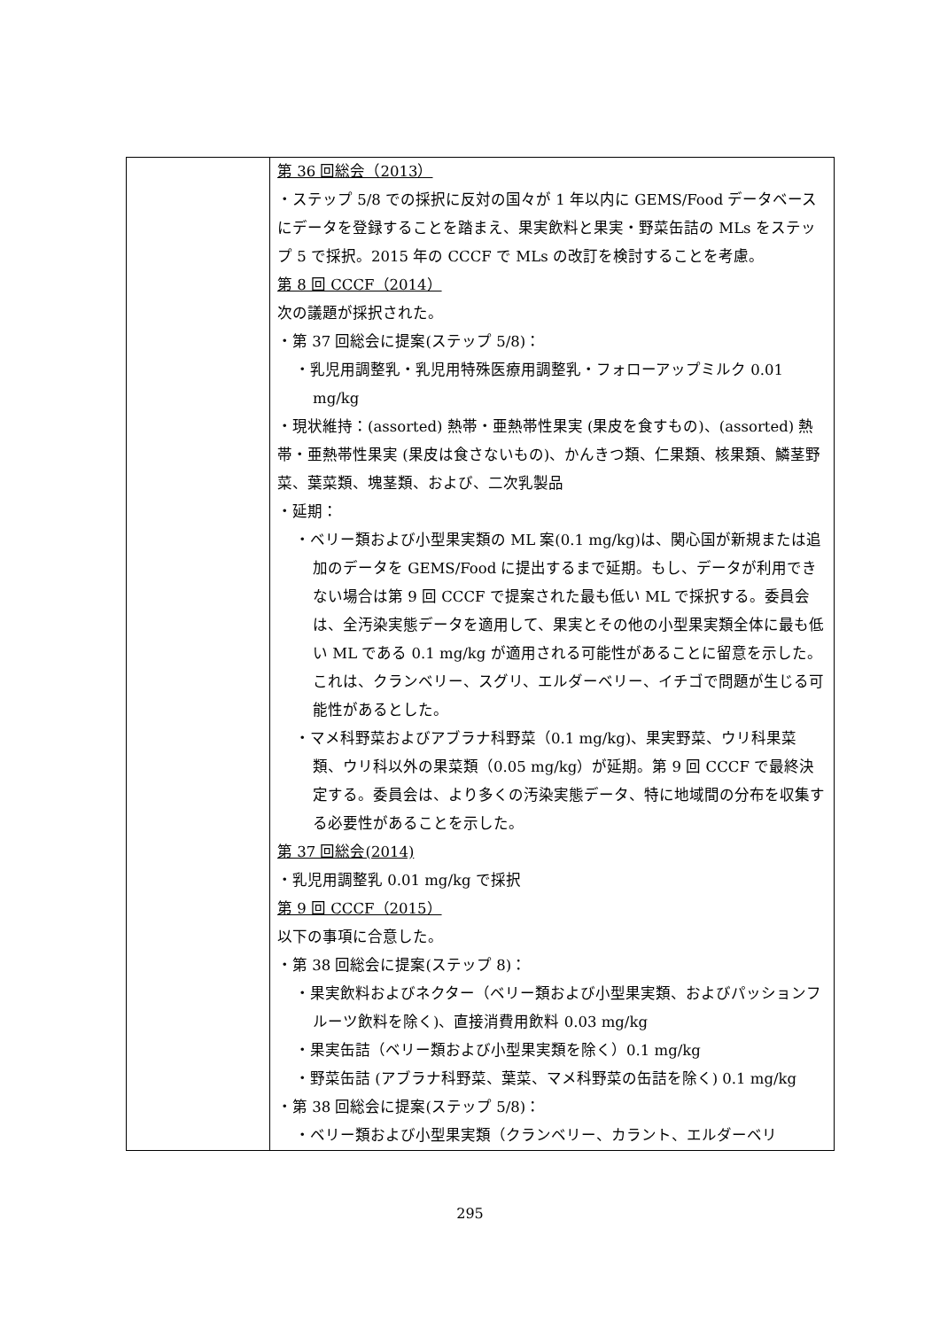| | 第 36 回総会（2013） ・ステップ 5/8 での採択に反対の国々が 1 年以内に GEMS/Food データベースにデータを登録することを踏まえ、果実飲料と果実・野菜缶詰の MLs をステップ 5 で採択。2015 年の CCCF で MLs の改訂を検討することを考慮。 第 8 回 CCCF（2014） 次の議題が採択された。 ・第 37 回総会に提案(ステップ 5/8)： ・乳児用調整乳・乳児用特殊医療用調整乳・フォローアップミルク 0.01 mg/kg ・現状維持：(assorted) 熱帯・亜熱帯性果実 (果皮を食すもの)、(assorted) 熱帯・亜熱帯性果実 (果皮は食さないもの)、かんきつ類、仁果類、核果類、鱗茎野菜、葉菜類、塊茎類、および、二次乳製品 ・延期： ・ベリー類および小型果実類の ML 案(0.1 mg/kg)は、関心国が新規または追加のデータを GEMS/Food に提出するまで延期。もし、データが利用できない場合は第 9 回 CCCF で提案された最も低い ML で採択する。委員会は、全汚染実態データを適用して、果実とその他の小型果実類全体に最も低い ML である 0.1 mg/kg が適用される可能性があることに留意を示した。これは、クランベリー、スグリ、エルダーベリー、イチゴで問題が生じる可能性があるとした。 ・マメ科野菜およびアブラナ科野菜（0.1 mg/kg)、果実野菜、ウリ科果菜類、ウリ科以外の果菜類（0.05 mg/kg）が延期。第 9 回 CCCF で最終決定する。委員会は、より多くの汚染実態データ、特に地域間の分布を収集する必要性があることを示した。 第 37 回総会(2014) ・乳児用調整乳 0.01 mg/kg で採択 第 9 回 CCCF（2015） 以下の事項に合意した。 ・第 38 回総会に提案(ステップ 8)： ・果実飲料およびネクター（ベリー類および小型果実類、およびパッションフルーツ飲料を除く)、直接消費用飲料 0.03 mg/kg ・果実缶詰（ベリー類および小型果実類を除く）0.1 mg/kg ・野菜缶詰 (アブラナ科野菜、葉菜、マメ科野菜の缶詰を除く) 0.1 mg/kg ・第 38 回総会に提案(ステップ 5/8)： ・ベリー類および小型果実類（クランベリー、カラント、エルダーベリ |
295